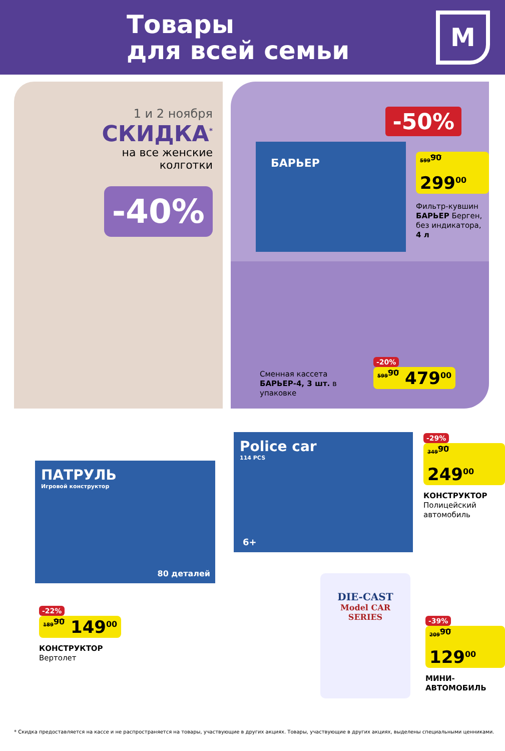Товары
для всей семьи
М
1 и 2 ноября
СКИДКА<sup>*</sup>
на все женские
колготки
-40%
-50%
БАРЬЕР
599<sup>90</sup> 299<sup>00</sup>
Фильтр-кувшин
БАРЬЕР Берген,
без индикатора,
4 л
Сменная кассета БАРЬЕР-4, 3 шт. в упаковке
-20%
599<sup>90</sup> 479<sup>00</sup>
ПАТРУЛЬ
Игровой конструктор
80 деталей
Police car
114 PCS
6+
-29%
349<sup>90</sup> 249<sup>00</sup>
КОНСТРУКТОР
Полицейский
автомобиль
-22%
189<sup>90</sup> 149<sup>00</sup>
КОНСТРУКТОР
Вертолет
DIE-CAST
Model CAR
SERIES
-39%
209<sup>90</sup> 129<sup>00</sup>
МИНИ-
АВТОМОБИЛЬ
* Скидка предоставляется на кассе и не распространяется на товары, участвующие в других акциях. Товары, участвующие в других акциях, выделены специальными ценниками.